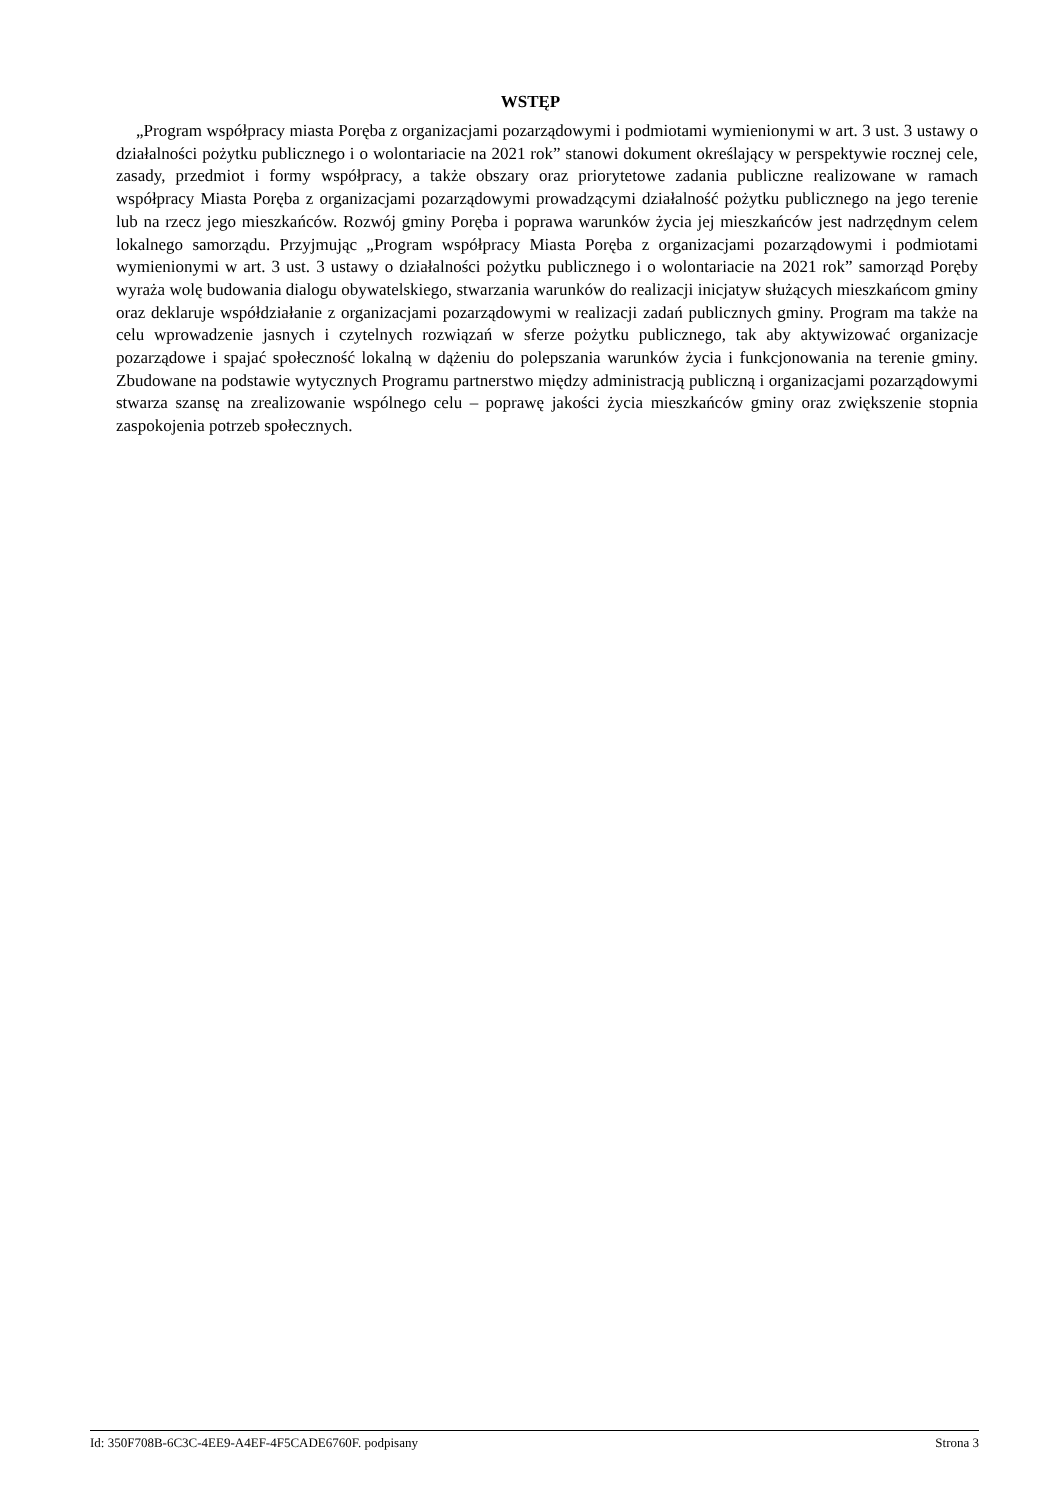WSTĘP
„Program współpracy miasta Poręba z organizacjami pozarządowymi i podmiotami wymienionymi w art. 3 ust. 3 ustawy o działalności pożytku publicznego i o wolontariacie na 2021 rok” stanowi dokument określający w perspektywie rocznej cele, zasady, przedmiot i formy współpracy, a także obszary oraz priorytetowe zadania publiczne realizowane w ramach współpracy Miasta Poręba z organizacjami pozarządowymi prowadzącymi działalność pożytku publicznego na jego terenie lub na rzecz jego mieszkańców. Rozwój gminy Poręba i poprawa warunków życia jej mieszkańców jest nadrzędnym celem lokalnego samorządu. Przyjmując „Program współpracy Miasta Poręba z organizacjami pozarządowymi i podmiotami wymienionymi w art. 3 ust. 3 ustawy o działalności pożytku publicznego i o wolontariacie na 2021 rok” samorząd Poręby wyraża wolę budowania dialogu obywatelskiego, stwarzania warunków do realizacji inicjatyw służących mieszkańcom gminy oraz deklaruje współdziałanie z organizacjami pozarządowymi w realizacji zadań publicznych gminy. Program ma także na celu wprowadzenie jasnych i czytelnych rozwiązań w sferze pożytku publicznego, tak aby aktywizować organizacje pozarządowe i spajać społeczność lokalną w dążeniu do polepszania warunków życia i funkcjonowania na terenie gminy. Zbudowane na podstawie wytycznych Programu partnerstwo między administracją publiczną i organizacjami pozarządowymi stwarza szansę na zrealizowanie wspólnego celu – poprawę jakości życia mieszkańców gminy oraz zwiększenie stopnia zaspokojenia potrzeb społecznych.
Id: 350F708B-6C3C-4EE9-A4EF-4F5CADE6760F. podpisany Strona 3